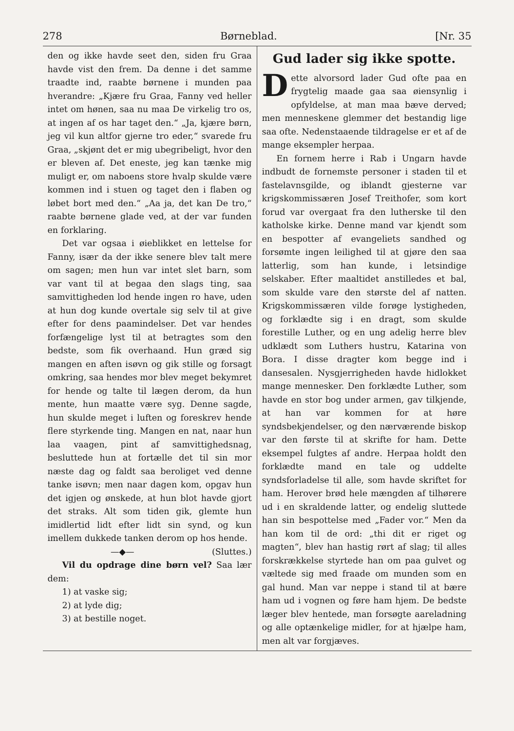278 Børneblad. [Nr. 35
den og ikke havde seet den, siden fru Graa havde vist den frem. Da denne i det samme traadte ind, raabte børnene i munden paa hverandre: „Kjære fru Graa, Fanny ved heller intet om hønen, saa nu maa De virkelig tro os, at ingen af os har taget den.“ „Ja, kjære børn, jeg vil kun altfor gjerne tro eder,“ svarede fru Graa, „skjønt det er mig ubegribeligt, hvor den er bleven af. Det eneste, jeg kan tænke mig muligt er, om naboens store hvalp skulde være kommen ind i stuen og taget den i flaben og løbet bort med den.“ „Aa ja, det kan De tro,“ raabte børnene glade ved, at der var funden en forklaring.
Det var ogsaa i øieblikket en lettelse for Fanny, især da der ikke senere blev talt mere om sagen; men hun var intet slet barn, som var vant til at begaa den slags ting, saa samvittigheden lod hende ingen ro have, uden at hun dog kunde overtale sig selv til at give efter for dens paamindelser. Det var hendes forfængelige lyst til at betragtes som den bedste, som fik overhaand. Hun græd sig mangen en aften isøvn og gik stille og forsagt omkring, saa hendes mor blev meget bekymret for hende og talte til lægen derom, da hun mente, hun maatte være syg. Denne sagde, hun skulde meget i luften og foreskrev hende flere styrkende ting. Mangen en nat, naar hun laa vaagen, pint af samvittighedsnag, besluttede hun at fortælle det til sin mor næste dag og faldt saa beroliget ved denne tanke isøvn; men naar dagen kom, opgav hun det igjen og ønskede, at hun blot havde gjort det straks. Alt som tiden gik, glemte hun imidlertid lidt efter lidt sin synd, og kun imellem dukkede tanken derom op hos hende. (Sluttes.)
—◆—
Vil du opdrage dine børn vel? Saa lær dem:
1) at vaske sig;
2) at lyde dig;
3) at bestille noget.
Gud lader sig ikke spotte.
Dette alvorsord lader Gud ofte paa en frygtelig maade gaa saa øiensynlig i opfyldelse, at man maa bæve derved; men menneskene glemmer det bestandig lige saa ofte. Nedenstaaende tildragelse er et af de mange eksempler herpaa.
En fornem herre i Rab i Ungarn havde indbudt de fornemste personer i staden til et fastelavnsgilde, og iblandt gjesterne var krigskommissæren Josef Treithofer, som kort forud var overgaat fra den lutherske til den katholske kirke. Denne mand var kjendt som en bespotter af evangeliets sandhed og forsømte ingen leilighed til at gjøre den saa latterlig, som han kunde, i letsindige selskaber. Efter maaltidet anstilledes et bal, som skulde vare den største del af natten. Krigskommissæren vilde forøge lystigheden, og forklædte sig i en dragt, som skulde forestille Luther, og en ung adelig herre blev udklædt som Luthers hustru, Katarina von Bora. I disse dragter kom begge ind i dansesalen. Nysgjerrigheden havde hidlokket mange mennesker. Den forklædte Luther, som havde en stor bog under armen, gav tilkjende, at han var kommen for at høre syndsbekjendelser, og den nærværende biskop var den første til at skrifte for ham. Dette eksempel fulgtes af andre. Herpaa holdt den forklædte mand en tale og uddelte syndsforladelse til alle, som havde skriftet for ham. Herover brød hele mængden af tilhørere ud i en skraldende latter, og endelig sluttede han sin bespottelse med „Fader vor.“ Men da han kom til de ord: „thi dit er riget og magten“, blev han hastig rørt af slag; til alles forskrækkelse styrtede han om paa gulvet og væltede sig med fraade om munden som en gal hund. Man var neppe i stand til at bære ham ud i vognen og føre ham hjem. De bedste læger blev hentede, man forsøgte aareladning og alle optænkelige midler, for at hjælpe ham, men alt var forgjæves.